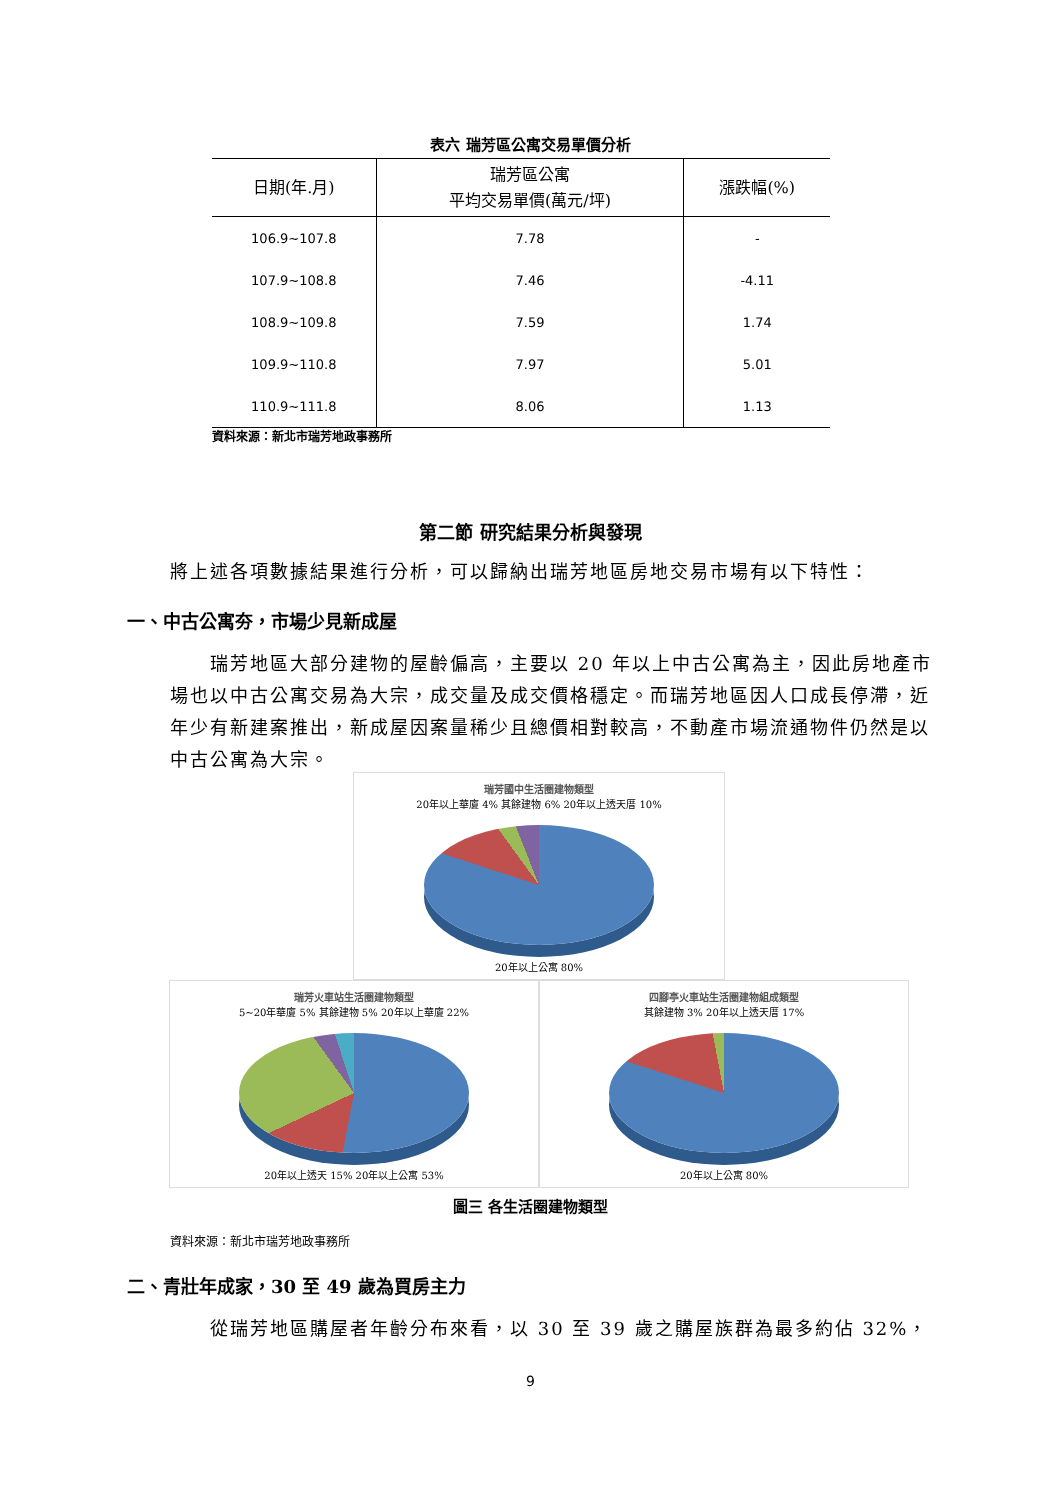表六 瑞芳區公寓交易單價分析
| 日期(年.月) | 瑞芳區公寓 平均交易單價(萬元/坪) | 漲跌幅(%) |
| --- | --- | --- |
| 106.9~107.8 | 7.78 | - |
| 107.9~108.8 | 7.46 | -4.11 |
| 108.9~109.8 | 7.59 | 1.74 |
| 109.9~110.8 | 7.97 | 5.01 |
| 110.9~111.8 | 8.06 | 1.13 |
資料來源：新北市瑞芳地政事務所
第二節 研究結果分析與發現
將上述各項數據結果進行分析，可以歸納出瑞芳地區房地交易市場有以下特性：
一、中古公寓夯，市場少見新成屋
  瑞芳地區大部分建物的屋齡偏高，主要以 20 年以上中古公寓為主，因此房地產市場也以中古公寓交易為大宗，成交量及成交價格穩定。而瑞芳地區因人口成長停滯，近年少有新建案推出，新成屋因案量稀少且總價相對較高，不動產市場流通物件仍然是以中古公寓為大宗。
瑞芳國中生活圈建物類型
20年以上華廈 4% 其餘建物 6% 20年以上透天厝 10%
20年以上公寓 80%
瑞芳火車站生活圈建物類型
5~20年華廈 5% 其餘建物 5% 20年以上華廈 22%
20年以上透天 15% 20年以上公寓 53%
四腳亭火車站生活圈建物組成類型
其餘建物 3% 20年以上透天厝 17%
20年以上公寓 80%
圖三 各生活圈建物類型
資料來源：新北市瑞芳地政事務所
二、青壯年成家，30 至 49 歲為買房主力
  從瑞芳地區購屋者年齡分布來看，以 30 至 39 歲之購屋族群為最多約佔 32%，
9